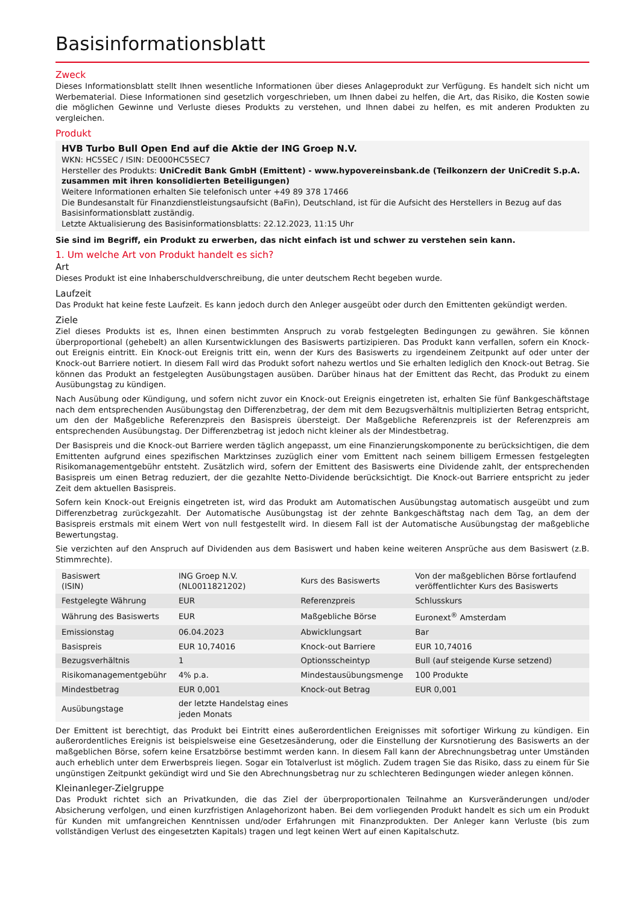Basisinformationsblatt
Zweck
Dieses Informationsblatt stellt Ihnen wesentliche Informationen über dieses Anlageprodukt zur Verfügung. Es handelt sich nicht um Werbematerial. Diese Informationen sind gesetzlich vorgeschrieben, um Ihnen dabei zu helfen, die Art, das Risiko, die Kosten sowie die möglichen Gewinne und Verluste dieses Produkts zu verstehen, und Ihnen dabei zu helfen, es mit anderen Produkten zu vergleichen.
Produkt
HVB Turbo Bull Open End auf die Aktie der ING Groep N.V.
WKN: HC5SEC / ISIN: DE000HC5SEC7
Hersteller des Produkts: UniCredit Bank GmbH (Emittent) - www.hypovereinsbank.de (Teilkonzern der UniCredit S.p.A. zusammen mit ihren konsolidierten Beteiligungen)
Weitere Informationen erhalten Sie telefonisch unter +49 89 378 17466
Die Bundesanstalt für Finanzdienstleistungsaufsicht (BaFin), Deutschland, ist für die Aufsicht des Herstellers in Bezug auf das Basisinformationsblatt zuständig.
Letzte Aktualisierung des Basisinformationsblatts: 22.12.2023, 11:15 Uhr
Sie sind im Begriff, ein Produkt zu erwerben, das nicht einfach ist und schwer zu verstehen sein kann.
1. Um welche Art von Produkt handelt es sich?
Art
Dieses Produkt ist eine Inhaberschuldverschreibung, die unter deutschem Recht begeben wurde.
Laufzeit
Das Produkt hat keine feste Laufzeit. Es kann jedoch durch den Anleger ausgeübt oder durch den Emittenten gekündigt werden.
Ziele
Ziel dieses Produkts ist es, Ihnen einen bestimmten Anspruch zu vorab festgelegten Bedingungen zu gewähren. Sie können überproportional (gehebelt) an allen Kursentwicklungen des Basiswerts partizipieren. Das Produkt kann verfallen, sofern ein Knock-out Ereignis eintritt. Ein Knock-out Ereignis tritt ein, wenn der Kurs des Basiswerts zu irgendeinem Zeitpunkt auf oder unter der Knock-out Barriere notiert. In diesem Fall wird das Produkt sofort nahezu wertlos und Sie erhalten lediglich den Knock-out Betrag. Sie können das Produkt an festgelegten Ausübungstagen ausüben. Darüber hinaus hat der Emittent das Recht, das Produkt zu einem Ausübungstag zu kündigen.
Nach Ausübung oder Kündigung, und sofern nicht zuvor ein Knock-out Ereignis eingetreten ist, erhalten Sie fünf Bankgeschäftstage nach dem entsprechenden Ausübungstag den Differenzbetrag, der dem mit dem Bezugsverhältnis multiplizierten Betrag entspricht, um den der Maßgebliche Referenzpreis den Basispreis übersteigt. Der Maßgebliche Referenzpreis ist der Referenzpreis am entsprechenden Ausübungstag. Der Differenzbetrag ist jedoch nicht kleiner als der Mindestbetrag.
Der Basispreis und die Knock-out Barriere werden täglich angepasst, um eine Finanzierungskomponente zu berücksichtigen, die dem Emittenten aufgrund eines spezifischen Marktzinses zuzüglich einer vom Emittent nach seinem billigem Ermessen festgelegten Risikomanagementgebühr entsteht. Zusätzlich wird, sofern der Emittent des Basiswerts eine Dividende zahlt, der entsprechenden Basispreis um einen Betrag reduziert, der die gezahlte Netto-Dividende berücksichtigt. Die Knock-out Barriere entspricht zu jeder Zeit dem aktuellen Basispreis.
Sofern kein Knock-out Ereignis eingetreten ist, wird das Produkt am Automatischen Ausübungstag automatisch ausgeübt und zum Differenzbetrag zurückgezahlt. Der Automatische Ausübungstag ist der zehnte Bankgeschäftstag nach dem Tag, an dem der Basispreis erstmals mit einem Wert von null festgestellt wird. In diesem Fall ist der Automatische Ausübungstag der maßgebliche Bewertungstag.
Sie verzichten auf den Anspruch auf Dividenden aus dem Basiswert und haben keine weiteren Ansprüche aus dem Basiswert (z.B. Stimmrechte).
| Basiswert (ISIN) | ING Groep N.V. (NL0011821202) | Kurs des Basiswerts | Von der maßgeblichen Börse fortlaufend veröffentlichter Kurs des Basiswerts |
| Festgelegte Währung | EUR | Referenzpreis | Schlusskurs |
| Währung des Basiswerts | EUR | Maßgebliche Börse | Euronext<sup>®</sup> Amsterdam |
| Emissionstag | 06.04.2023 | Abwicklungsart | Bar |
| Basispreis | EUR 10,74016 | Knock-out Barriere | EUR 10,74016 |
| Bezugsverhältnis | 1 | Optionsscheintyp | Bull (auf steigende Kurse setzend) |
| Risikomanagementgebühr | 4% p.a. | Mindestausübungsmenge | 100 Produkte |
| Mindestbetrag | EUR 0,001 | Knock-out Betrag | EUR 0,001 |
| Ausübungstage | der letzte Handelstag eines jeden Monats | | |
Der Emittent ist berechtigt, das Produkt bei Eintritt eines außerordentlichen Ereignisses mit sofortiger Wirkung zu kündigen. Ein außerordentliches Ereignis ist beispielsweise eine Gesetzesänderung, oder die Einstellung der Kursnotierung des Basiswerts an der maßgeblichen Börse, sofern keine Ersatzbörse bestimmt werden kann. In diesem Fall kann der Abrechnungsbetrag unter Umständen auch erheblich unter dem Erwerbspreis liegen. Sogar ein Totalverlust ist möglich. Zudem tragen Sie das Risiko, dass zu einem für Sie ungünstigen Zeitpunkt gekündigt wird und Sie den Abrechnungsbetrag nur zu schlechteren Bedingungen wieder anlegen können.
Kleinanleger-Zielgruppe
Das Produkt richtet sich an Privatkunden, die das Ziel der überproportionalen Teilnahme an Kursveränderungen und/oder Absicherung verfolgen, und einen kurzfristigen Anlagehorizont haben. Bei dem vorliegenden Produkt handelt es sich um ein Produkt für Kunden mit umfangreichen Kenntnissen und/oder Erfahrungen mit Finanzprodukten. Der Anleger kann Verluste (bis zum vollständigen Verlust des eingesetzten Kapitals) tragen und legt keinen Wert auf einen Kapitalschutz.